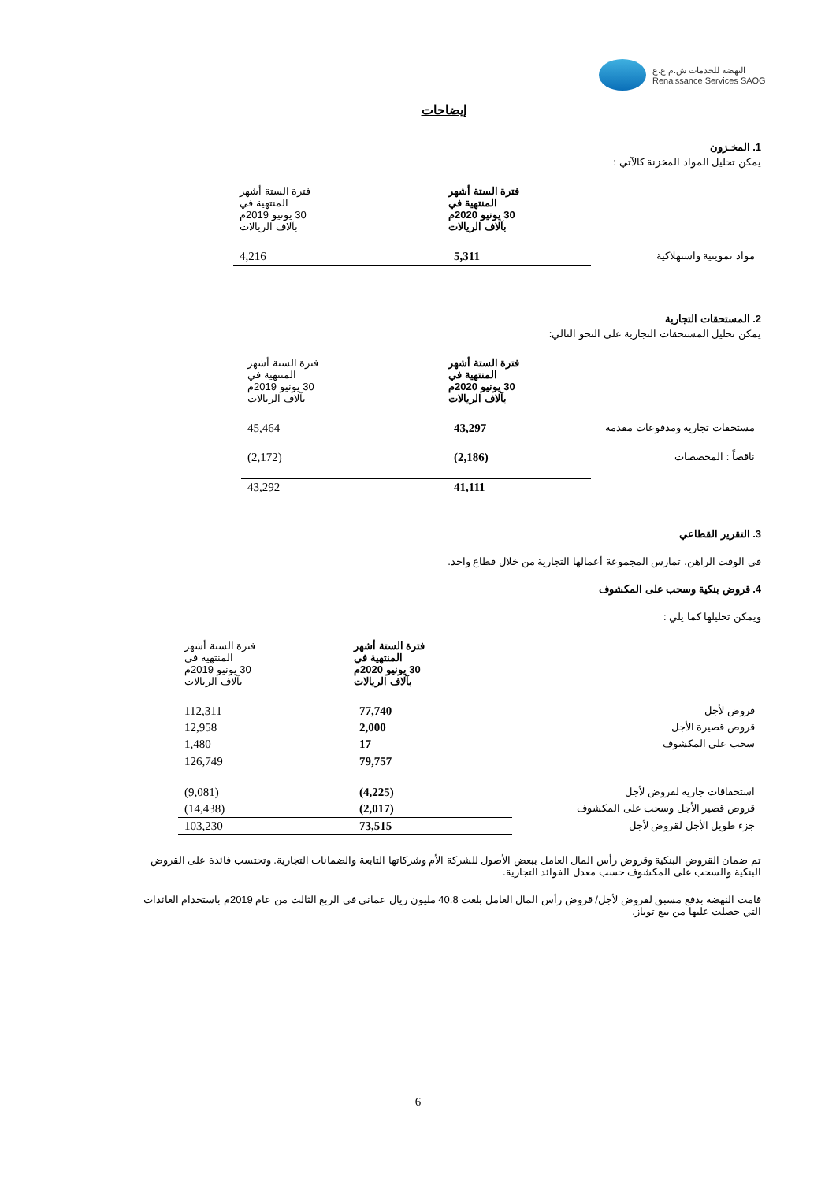النهضة للخدمات ش.م.ع.ع
Renaissance Services SAOG
إيضاحات
1. المخـزون
يمكن تحليل المواد المخزنة كالآتي :
| | فترة الستة أشهر المنتهية في 30 يونيو 2020م بآلاف الريالات | فترة الستة أشهر المنتهية في 30 يونيو 2019م بآلاف الريالات |
| مواد تموينية واستهلاكية | 5,311 | 4,216 |
2. المستحقات التجارية
يمكن تحليل المستحقات التجارية على النحو التالي:
| | فترة الستة أشهر المنتهية في 30 يونيو 2020م بآلاف الريالات | فترة الستة أشهر المنتهية في 30 يونيو 2019م بآلاف الريالات |
| مستحقات تجارية ومدفوعات مقدمة | 43,297 | 45,464 |
| ناقصاً : المخصصات | (2,186) | (2,172) |
| | 41,111 | 43,292 |
3. التقرير القطاعي
في الوقت الراهن، تمارس المجموعة أعمالها التجارية من خلال قطاع واحد.
4. قروض بنكية وسحب على المكشوف
ويمكن تحليلها كما يلي :
| | فترة الستة أشهر المنتهية في 30 يونيو 2020م بآلاف الريالات | فترة الستة أشهر المنتهية في 30 يونيو 2019م بآلاف الريالات |
| قروض لأجل | 77,740 | 112,311 |
| قروض قصيرة الأجل | 2,000 | 12,958 |
| سحب على المكشوف | 17 | 1,480 |
| | 79,757 | 126,749 |
| استحقاقات جارية لقروض لأجل | (4,225) | (9,081) |
| قروض قصير الأجل وسحب على المكشوف | (2,017) | (14,438) |
| جزء طويل الأجل لقروض لأجل | 73,515 | 103,230 |
تم ضمان القروض البنكية وقروض رأس المال العامل ببعض الأصول للشركة الأم وشركاتها التابعة والضمانات التجارية. وتحتسب فائدة على القروض البنكية والسحب على المكشوف حسب معدل الفوائد التجارية.
قامت النهضة بدفع مسبق لقروض لأجل/ قروض رأس المال العامل بلغت 40.8 مليون ريال عماني في الربع الثالث من عام 2019م باستخدام العائدات التي حصلت عليها من بيع توباز.
6